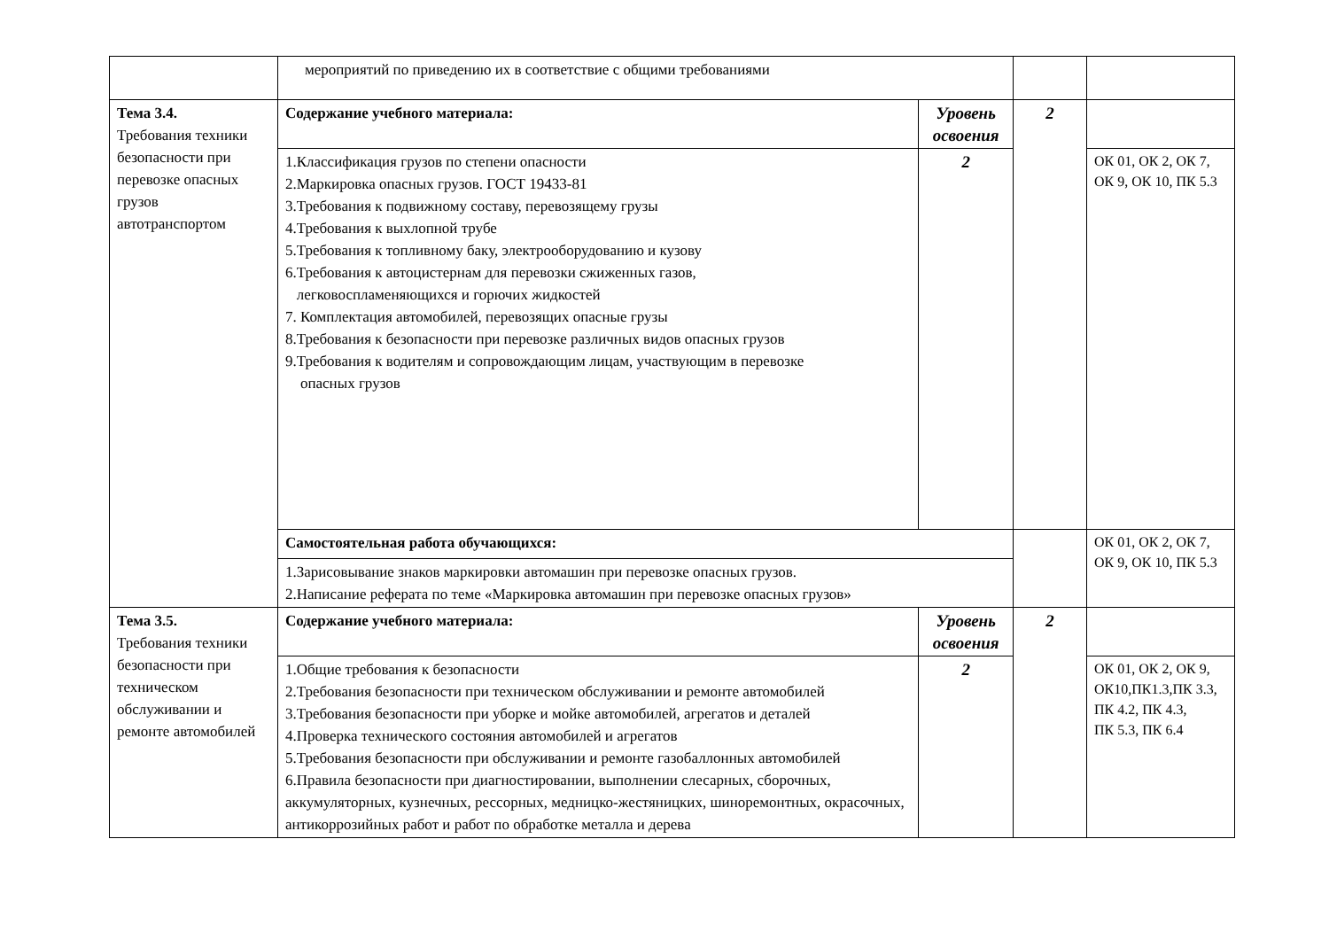| | мероприятий по приведению их в соответствие с общими требованиями | | | |
| Тема 3.4. Требования техники безопасности при перевозке опасных грузов автотранспортом | Содержание учебного материала: | Уровень освоения | 2 | |
| | 1.Классификация грузов по степени опасности 2.Маркировка опасных грузов. ГОСТ 19433-81 3.Требования к подвижному составу, перевозящему грузы 4.Требования к выхлопной трубе 5.Требования к топливному баку, электрооборудованию и кузову 6.Требования к автоцистернам для перевозки сжиженных газов, легковоспламеняющихся и горючих жидкостей 7. Комплектация автомобилей, перевозящих опасные грузы 8.Требования к безопасности при перевозке различных видов опасных грузов 9.Требования к водителям и сопровождающим лицам, участвующим в перевозке опасных грузов | 2 | | ОК 01, ОК 2, ОК 7, ОК 9, ОК 10, ПК 5.3 |
| | Самостоятельная работа обучающихся: | | | ОК 01, ОК 2, ОК 7, ОК 9, ОК 10, ПК 5.3 |
| | 1.Зарисовывание знаков маркировки автомашин при перевозке опасных грузов. 2.Написание реферата по теме «Маркировка автомашин при перевозке опасных грузов» | | | |
| Тема 3.5. Требования техники безопасности при техническом обслуживании и ремонте автомобилей | Содержание учебного материала: | Уровень освоения | 2 | |
| | 1.Общие требования к безопасности 2.Требования безопасности при техническом обслуживании и ремонте автомобилей 3.Требования безопасности при уборке и мойке автомобилей, агрегатов и деталей 4.Проверка технического состояния автомобилей и агрегатов 5.Требования безопасности при обслуживании и ремонте газобаллонных автомобилей 6.Правила безопасности при диагностировании, выполнении слесарных, сборочных, аккумуляторных, кузнечных, рессорных, медницко-жестяницких, шиноремонтных, окрасочных, антикоррозийных работ и работ по обработке металла и дерева | 2 | | ОК 01, ОК 2, ОК 9, ОК10,ПК1.3,ПК 3.3, ПК 4.2, ПК 4.3, ПК 5.3, ПК 6.4 |